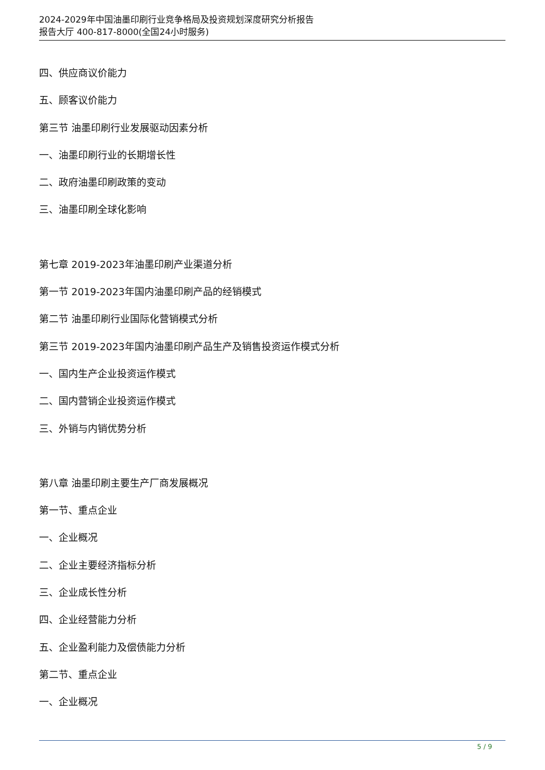2024-2029年中国油墨印刷行业竞争格局及投资规划深度研究分析报告
报告大厅 400-817-8000(全国24小时服务)
四、供应商议价能力
五、顾客议价能力
第三节 油墨印刷行业发展驱动因素分析
一、油墨印刷行业的长期增长性
二、政府油墨印刷政策的变动
三、油墨印刷全球化影响
第七章 2019-2023年油墨印刷产业渠道分析
第一节 2019-2023年国内油墨印刷产品的经销模式
第二节 油墨印刷行业国际化营销模式分析
第三节 2019-2023年国内油墨印刷产品生产及销售投资运作模式分析
一、国内生产企业投资运作模式
二、国内营销企业投资运作模式
三、外销与内销优势分析
第八章 油墨印刷主要生产厂商发展概况
第一节、重点企业
一、企业概况
二、企业主要经济指标分析
三、企业成长性分析
四、企业经营能力分析
五、企业盈利能力及偿债能力分析
第二节、重点企业
一、企业概况
5 / 9